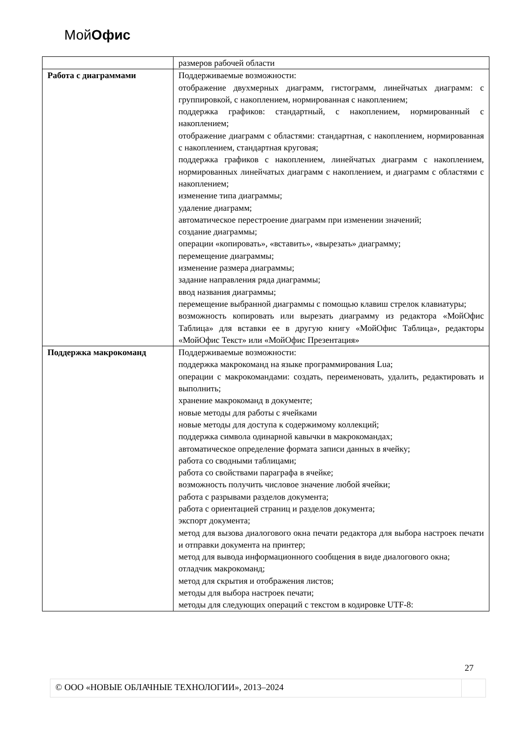МойОфис
| | размеров рабочей области |
| Работа с диаграммами | Поддерживаемые возможности: отображение двухмерных диаграмм, гистограмм, линейчатых диаграмм: с группировкой, с накоплением, нормированная с накоплением; поддержка графиков: стандартный, с накоплением, нормированный с накоплением; отображение диаграмм с областями: стандартная, с накоплением, нормированная с накоплением, стандартная круговая; поддержка графиков с накоплением, линейчатых диаграмм с накоплением, нормированных линейчатых диаграмм с накоплением, и диаграмм с областями с накоплением; изменение типа диаграммы; удаление диаграмм; автоматическое перестроение диаграмм при изменении значений; создание диаграммы; операции «копировать», «вставить», «вырезать» диаграмму; перемещение диаграммы; изменение размера диаграммы; задание направления ряда диаграммы; ввод названия диаграммы; перемещение выбранной диаграммы с помощью клавиш стрелок клавиатуры; возможность копировать или вырезать диаграмму из редактора «МойОфис Таблица» для вставки ее в другую книгу «МойОфис Таблица», редакторы «МойОфис Текст» или «МойОфис Презентация» |
| Поддержка макрокоманд | Поддерживаемые возможности: поддержка макрокоманд на языке программирования Lua; операции с макрокомандами: создать, переименовать, удалить, редактировать и выполнить; хранение макрокоманд в документе; новые методы для работы с ячейками новые методы для доступа к содержимому коллекций; поддержка символа одинарной кавычки в макрокомандах; автоматическое определение формата записи данных в ячейку; работа со сводными таблицами; работа со свойствами параграфа в ячейке; возможность получить числовое значение любой ячейки; работа с разрывами разделов документа; работа с ориентацией страниц и разделов документа; экспорт документа; метод для вызова диалогового окна печати редактора для выбора настроек печати и отправки документа на принтер; метод для вывода информационного сообщения в виде диалогового окна; отладчик макрокоманд; метод для скрытия и отображения листов; методы для выбора настроек печати; методы для следующих операций с текстом в кодировке UTF-8: |
27
© ООО «НОВЫЕ ОБЛАЧНЫЕ ТЕХНОЛОГИИ», 2013–2024